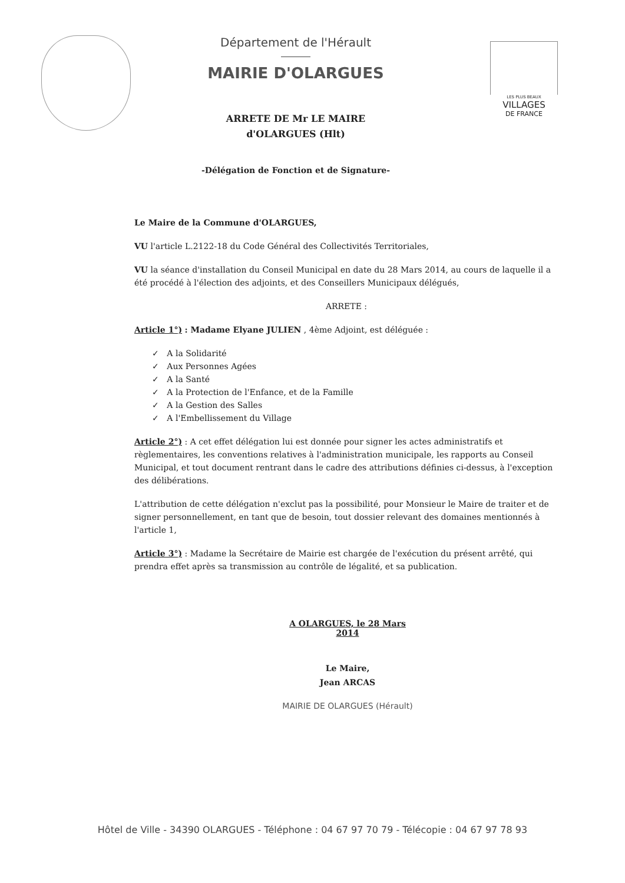Département de l'Hérault
MAIRIE D'OLARGUES
ARRETE DE Mr LE MAIRE
d'OLARGUES (Hlt)
-Délégation de Fonction et de Signature-
LES PLUS BEAUX
VILLAGES
DE FRANCE
Le Maire de la Commune d'OLARGUES,
VU l'article L.2122-18 du Code Général des Collectivités Territoriales,
VU la séance d'installation du Conseil Municipal en date du 28 Mars 2014, au cours de laquelle il a été procédé à l'élection des adjoints, et des Conseillers Municipaux délégués,
ARRETE :
Article 1°) : Madame Elyane JULIEN , 4ème Adjoint, est déléguée :
✓ A la Solidarité
✓ Aux Personnes Agées
✓ A la Santé
✓ A la Protection de l'Enfance, et de la Famille
✓ A la Gestion des Salles
✓ A l'Embellissement du Village
Article 2°) : A cet effet délégation lui est donnée pour signer les actes administratifs et règlementaires, les conventions relatives à l'administration municipale, les rapports au Conseil Municipal, et tout document rentrant dans le cadre des attributions définies ci-dessus, à l'exception des délibérations.
L'attribution de cette délégation n'exclut pas la possibilité, pour Monsieur le Maire de traiter et de signer personnellement, en tant que de besoin, tout dossier relevant des domaines mentionnés à l'article 1,
Article 3°) : Madame la Secrétaire de Mairie est chargée de l'exécution du présent arrêté, qui prendra effet après sa transmission au contrôle de légalité, et sa publication.
A OLARGUES, le 28 Mars 2014
Le Maire,
Jean ARCAS
MAIRIE DE OLARGUES (Hérault)
Hôtel de Ville - 34390 OLARGUES - Téléphone : 04 67 97 70 79 - Télécopie : 04 67 97 78 93